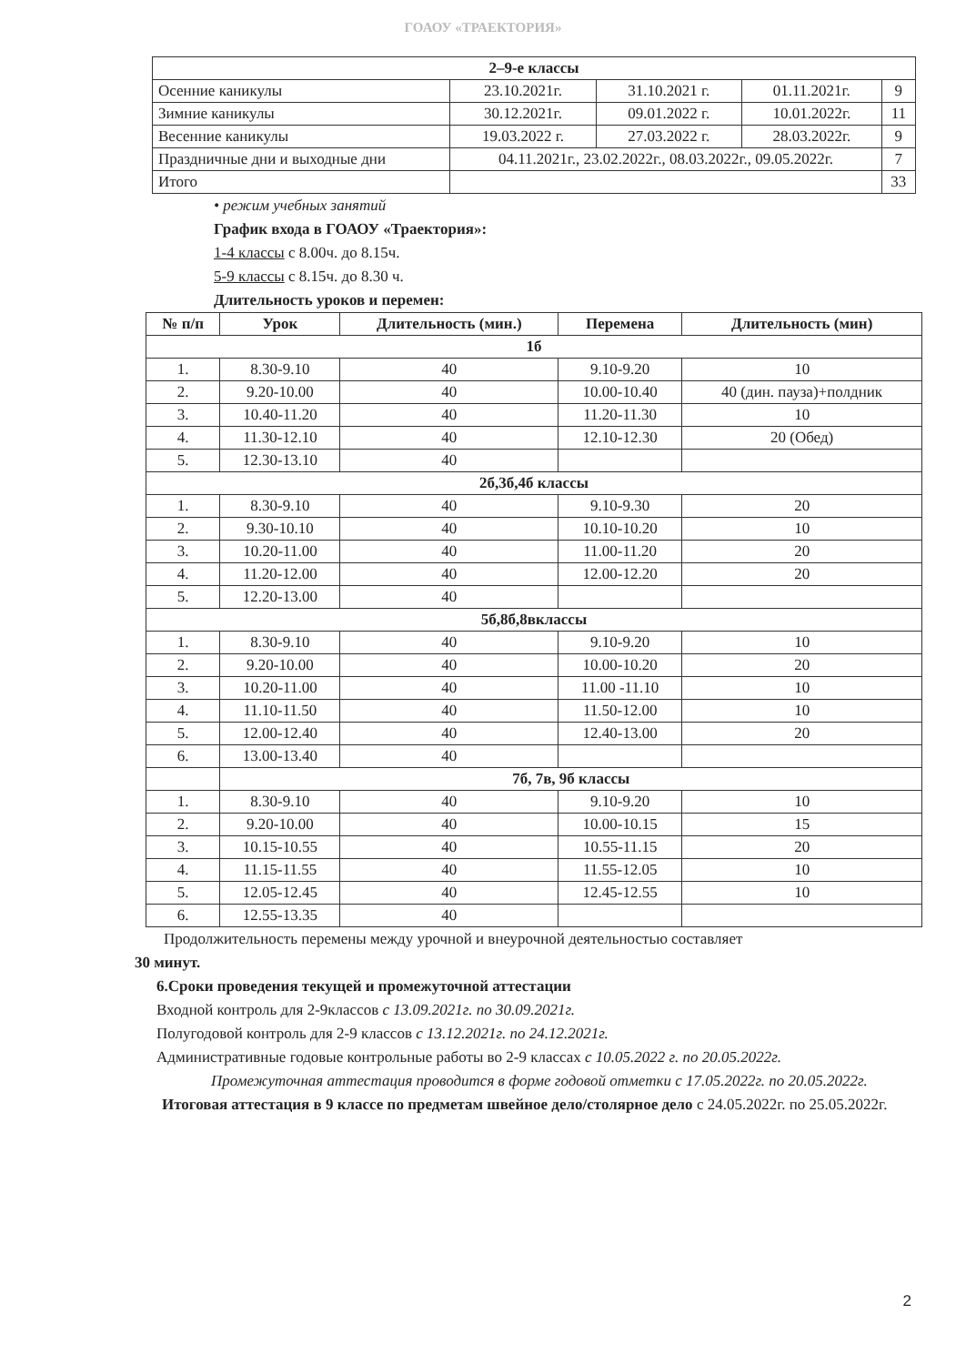ГОАОУ «ТРАЕКТОРИЯ»
| 2–9-е классы | | | | |
| Осенние каникулы | 23.10.2021г. | 31.10.2021 г. | 01.11.2021г. | 9 |
| Зимние каникулы | 30.12.2021г. | 09.01.2022 г. | 10.01.2022г. | 11 |
| Весенние каникулы | 19.03.2022 г. | 27.03.2022 г. | 28.03.2022г. | 9 |
| Праздничные дни и выходные дни | 04.11.2021г., 23.02.2022г., 08.03.2022г., 09.05.2022г. | | | 7 |
| Итого | | | | 33 |
• режим учебных занятий
График входа в ГОАОУ «Траектория»:
1-4 классы с 8.00ч. до 8.15ч.
5-9 классы с 8.15ч. до 8.30 ч.
Длительность уроков и перемен:
| № п/п | Урок | Длительность (мин.) | Перемена | Длительность (мин) |
| --- | --- | --- | --- | --- |
| 1б | | | | |
| 1. | 8.30-9.10 | 40 | 9.10-9.20 | 10 |
| 2. | 9.20-10.00 | 40 | 10.00-10.40 | 40 (дин. пауза)+полдник |
| 3. | 10.40-11.20 | 40 | 11.20-11.30 | 10 |
| 4. | 11.30-12.10 | 40 | 12.10-12.30 | 20 (Обед) |
| 5. | 12.30-13.10 | 40 | | |
| 2б,3б,4б классы | | | | |
| 1. | 8.30-9.10 | 40 | 9.10-9.30 | 20 |
| 2. | 9.30-10.10 | 40 | 10.10-10.20 | 10 |
| 3. | 10.20-11.00 | 40 | 11.00-11.20 | 20 |
| 4. | 11.20-12.00 | 40 | 12.00-12.20 | 20 |
| 5. | 12.20-13.00 | 40 | | |
| 5б,8б,8вклассы | | | | |
| 1. | 8.30-9.10 | 40 | 9.10-9.20 | 10 |
| 2. | 9.20-10.00 | 40 | 10.00-10.20 | 20 |
| 3. | 10.20-11.00 | 40 | 11.00 -11.10 | 10 |
| 4. | 11.10-11.50 | 40 | 11.50-12.00 | 10 |
| 5. | 12.00-12.40 | 40 | 12.40-13.00 | 20 |
| 6. | 13.00-13.40 | 40 | | |
| | 7б, 7в, 9б классы | | | |
| 1. | 8.30-9.10 | 40 | 9.10-9.20 | 10 |
| 2. | 9.20-10.00 | 40 | 10.00-10.15 | 15 |
| 3. | 10.15-10.55 | 40 | 10.55-11.15 | 20 |
| 4. | 11.15-11.55 | 40 | 11.55-12.05 | 10 |
| 5. | 12.05-12.45 | 40 | 12.45-12.55 | 10 |
| 6. | 12.55-13.35 | 40 | | |
Продолжительность перемены между урочной и внеурочной деятельностью составляет
30 минут.
6.Сроки проведения текущей и промежуточной аттестации
Входной контроль для 2-9классов с 13.09.2021г. по 30.09.2021г.
Полугодовой контроль для 2-9 классов с 13.12.2021г. по 24.12.2021г.
Административные годовые контрольные работы во 2-9 классах с 10.05.2022 г. по 20.05.2022г.
Промежуточная аттестация проводится в форме годовой отметки с 17.05.2022г. по 20.05.2022г.
Итоговая аттестация в 9 классе по предметам швейное дело/столярное дело с 24.05.2022г. по 25.05.2022г.
2